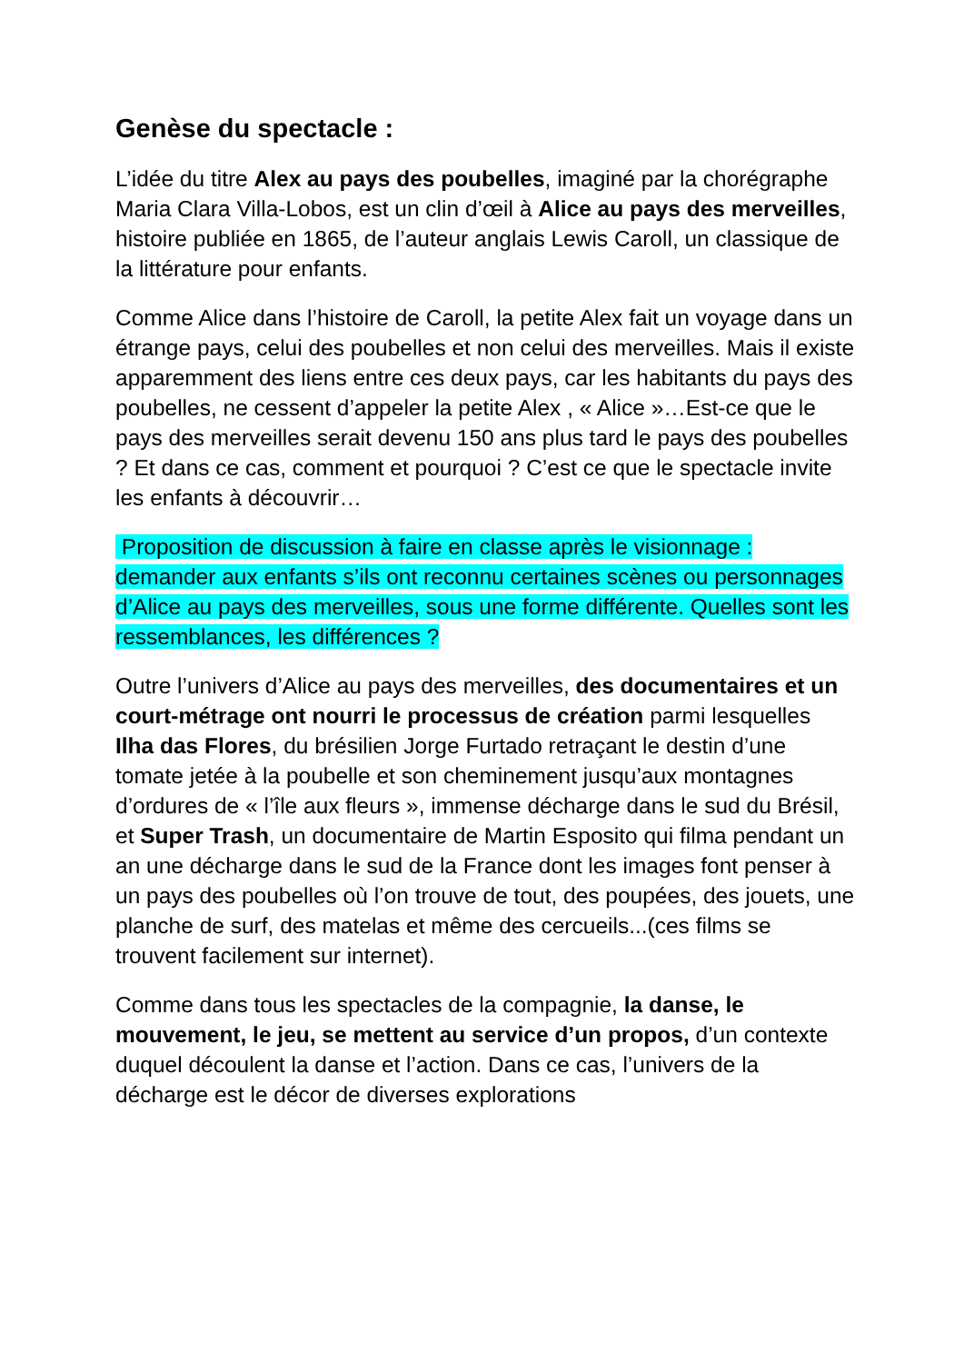Genèse du spectacle :
L’idée du titre Alex au pays des poubelles, imaginé par la chorégraphe Maria Clara Villa-Lobos, est un clin d’œil à Alice au pays des merveilles, histoire publiée en 1865, de l’auteur anglais Lewis Caroll, un classique de la littérature pour enfants.
Comme Alice dans l’histoire de Caroll, la petite Alex fait un voyage dans un étrange pays, celui des poubelles et non celui des merveilles. Mais il existe apparemment des liens entre ces deux pays, car les habitants du pays des poubelles, ne cessent d’appeler la petite Alex , « Alice »…Est-ce que le pays des merveilles serait devenu 150 ans plus tard le pays des poubelles ? Et dans ce cas, comment et pourquoi ? C’est ce que le spectacle invite les enfants à découvrir…
Proposition de discussion à faire en classe après le visionnage : demander aux enfants s’ils ont reconnu certaines scènes ou personnages d’Alice au pays des merveilles, sous une forme différente. Quelles sont les ressemblances, les différences ?
Outre l’univers d’Alice au pays des merveilles, des documentaires et un court-métrage ont nourri le processus de création parmi lesquelles Ilha das Flores, du brésilien Jorge Furtado retraçant le destin d’une tomate jetée à la poubelle et son cheminement jusqu’aux montagnes d’ordures de « l’île aux fleurs », immense décharge dans le sud du Brésil, et Super Trash, un documentaire de Martin Esposito qui filma pendant un an une décharge dans le sud de la France dont les images font penser à un pays des poubelles où l’on trouve de tout, des poupées, des jouets, une planche de surf, des matelas et même des cercueils...(ces films se trouvent facilement sur internet).
Comme dans tous les spectacles de la compagnie, la danse, le mouvement, le jeu, se mettent au service d’un propos, d’un contexte duquel découlent la danse et l’action. Dans ce cas, l’univers de la décharge est le décor de diverses explorations